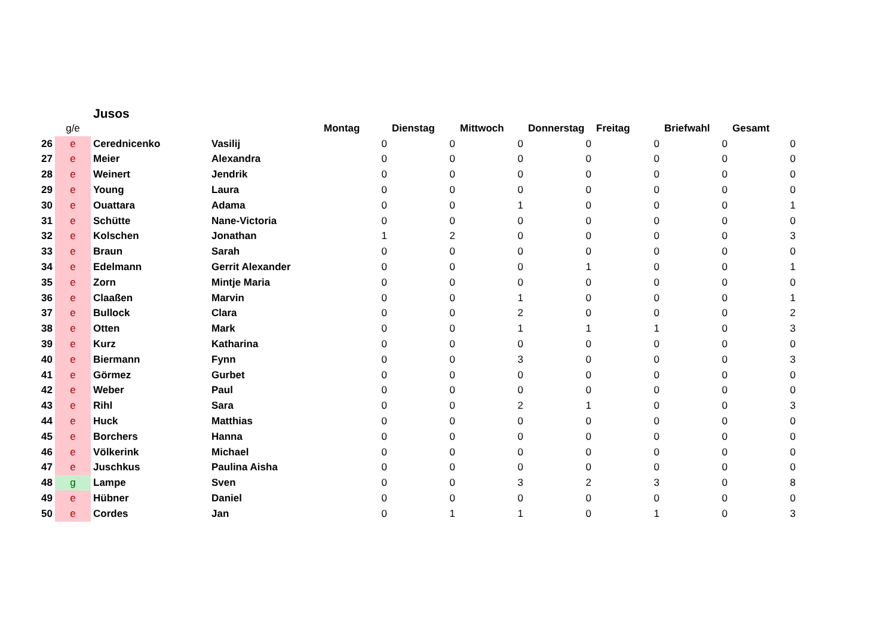Jusos
| | g/e | | | Montag | Dienstag | Mittwoch | Donnerstag | Freitag | Briefwahl | Gesamt |
| --- | --- | --- | --- | --- | --- | --- | --- | --- | --- | --- |
| 26 | e | Cerednicenko | Vasilij | 0 | 0 | 0 | 0 | 0 | 0 | 0 |
| 27 | e | Meier | Alexandra | 0 | 0 | 0 | 0 | 0 | 0 | 0 |
| 28 | e | Weinert | Jendrik | 0 | 0 | 0 | 0 | 0 | 0 | 0 |
| 29 | e | Young | Laura | 0 | 0 | 0 | 0 | 0 | 0 | 0 |
| 30 | e | Ouattara | Adama | 0 | 0 | 1 | 0 | 0 | 0 | 1 |
| 31 | e | Schütte | Nane-Victoria | 0 | 0 | 0 | 0 | 0 | 0 | 0 |
| 32 | e | Kolschen | Jonathan | 1 | 2 | 0 | 0 | 0 | 0 | 3 |
| 33 | e | Braun | Sarah | 0 | 0 | 0 | 0 | 0 | 0 | 0 |
| 34 | e | Edelmann | Gerrit Alexander | 0 | 0 | 0 | 1 | 0 | 0 | 1 |
| 35 | e | Zorn | Mintje Maria | 0 | 0 | 0 | 0 | 0 | 0 | 0 |
| 36 | e | Claaßen | Marvin | 0 | 0 | 1 | 0 | 0 | 0 | 1 |
| 37 | e | Bullock | Clara | 0 | 0 | 2 | 0 | 0 | 0 | 2 |
| 38 | e | Otten | Mark | 0 | 0 | 1 | 1 | 1 | 0 | 3 |
| 39 | e | Kurz | Katharina | 0 | 0 | 0 | 0 | 0 | 0 | 0 |
| 40 | e | Biermann | Fynn | 0 | 0 | 3 | 0 | 0 | 0 | 3 |
| 41 | e | Görmez | Gurbet | 0 | 0 | 0 | 0 | 0 | 0 | 0 |
| 42 | e | Weber | Paul | 0 | 0 | 0 | 0 | 0 | 0 | 0 |
| 43 | e | Rihl | Sara | 0 | 0 | 2 | 1 | 0 | 0 | 3 |
| 44 | e | Huck | Matthias | 0 | 0 | 0 | 0 | 0 | 0 | 0 |
| 45 | e | Borchers | Hanna | 0 | 0 | 0 | 0 | 0 | 0 | 0 |
| 46 | e | Völkerink | Michael | 0 | 0 | 0 | 0 | 0 | 0 | 0 |
| 47 | e | Juschkus | Paulina Aisha | 0 | 0 | 0 | 0 | 0 | 0 | 0 |
| 48 | g | Lampe | Sven | 0 | 0 | 3 | 2 | 3 | 0 | 8 |
| 49 | e | Hübner | Daniel | 0 | 0 | 0 | 0 | 0 | 0 | 0 |
| 50 | e | Cordes | Jan | 0 | 1 | 1 | 0 | 1 | 0 | 3 |